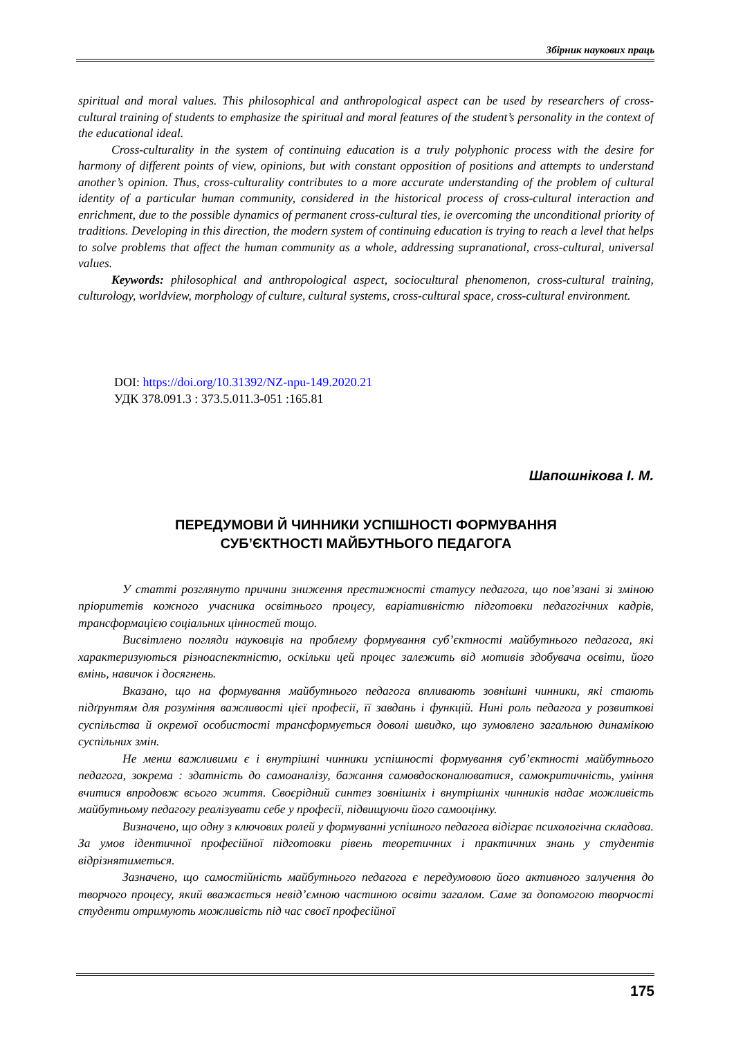Збірник наукових праць
spiritual and moral values. This philosophical and anthropological aspect can be used by researchers of cross-cultural training of students to emphasize the spiritual and moral features of the student’s personality in the context of the educational ideal.
Cross-culturality in the system of continuing education is a truly polyphonic process with the desire for harmony of different points of view, opinions, but with constant opposition of positions and attempts to understand another’s opinion. Thus, cross-culturality contributes to a more accurate understanding of the problem of cultural identity of a particular human community, considered in the historical process of cross-cultural interaction and enrichment, due to the possible dynamics of permanent cross-cultural ties, ie overcoming the unconditional priority of traditions. Developing in this direction, the modern system of continuing education is trying to reach a level that helps to solve problems that affect the human community as a whole, addressing supranational, cross-cultural, universal values.
Keywords: philosophical and anthropological aspect, sociocultural phenomenon, cross-cultural training, culturology, worldview, morphology of culture, cultural systems, cross-cultural space, cross-cultural environment.
DOI: https://doi.org/10.31392/NZ-npu-149.2020.21
УДК 378.091.3 : 373.5.011.3-051 :165.81
Шапошнікова І. М.
ПЕРЕДУМОВИ Й ЧИННИКИ УСПІШНОСТІ ФОРМУВАННЯ
СУБ’ЄКТНОСТІ МАЙБУТНЬОГО ПЕДАГОГА
У статті розглянуто причини зниження престижності статусу педагога, що пов’язані зі зміною пріоритетів кожного учасника освітнього процесу, варіативністю підготовки педагогічних кадрів, трансформацією соціальних цінностей тощо.
Висвітлено погляди науковців на проблему формування суб’єктності майбутнього педагога, які характеризуються різноаспектністю, оскільки цей процес залежить від мотивів здобувача освіти, його вмінь, навичок і досягнень.
Вказано, що на формування майбутнього педагога впливають зовнішні чинники, які стають підґрунтям для розуміння важливості цієї професії, її завдань і функцій. Нині роль педагога у розвиткові суспільства й окремої особистості трансформується доволі швидко, що зумовлено загальною динамікою суспільних змін.
Не менш важливими є і внутрішні чинники успішності формування суб’єктності майбутнього педагога, зокрема : здатність до самоаналізу, бажання самовдосконалюватися, самокритичність, уміння вчитися впродовж всього життя. Своєрідний синтез зовнішніх і внутрішніх чинників надає можливість майбутньому педагогу реалізувати себе у професії, підвищуючи його самооцінку.
Визначено, що одну з ключових ролей у формуванні успішного педагога відіграє психологічна складова. За умов ідентичної професійної підготовки рівень теоретичних і практичних знань у студентів відрізнятиметься.
Зазначено, що самостійність майбутнього педагога є передумовою його активного залучення до творчого процесу, який вважається невід’ємною частиною освіти загалом. Саме за допомогою творчості студенти отримують можливість під час своєї професійної
175